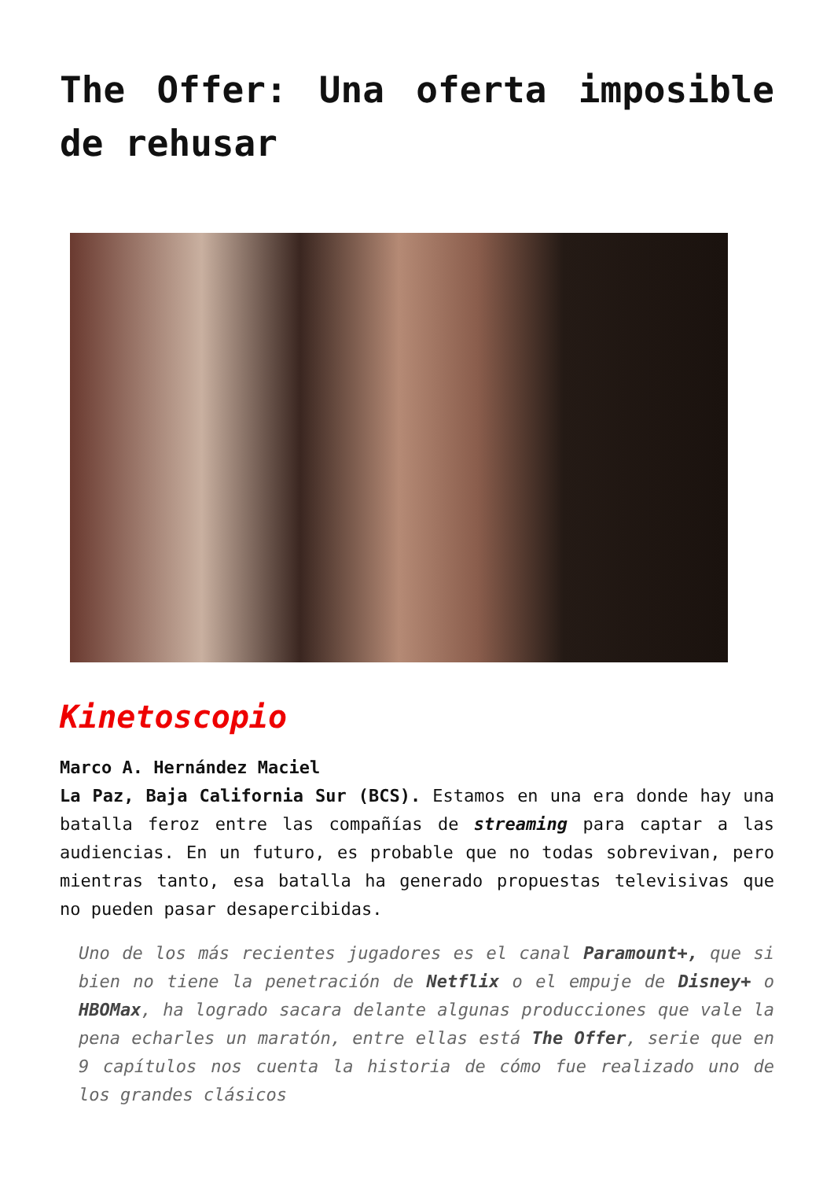The Offer: Una oferta imposible de rehusar
Kinetoscopio
Marco A. Hernández Maciel
La Paz, Baja California Sur (BCS). Estamos en una era donde hay una batalla feroz entre las compañías de streaming para captar a las audiencias. En un futuro, es probable que no todas sobrevivan, pero mientras tanto, esa batalla ha generado propuestas televisivas que no pueden pasar desapercibidas.
Uno de los más recientes jugadores es el canal Paramount+, que si bien no tiene la penetración de Netflix o el empuje de Disney+ o HBOMax, ha logrado sacara delante algunas producciones que vale la pena echarles un maratón, entre ellas está The Offer, serie que en 9 capítulos nos cuenta la historia de cómo fue realizado uno de los grandes clásicos